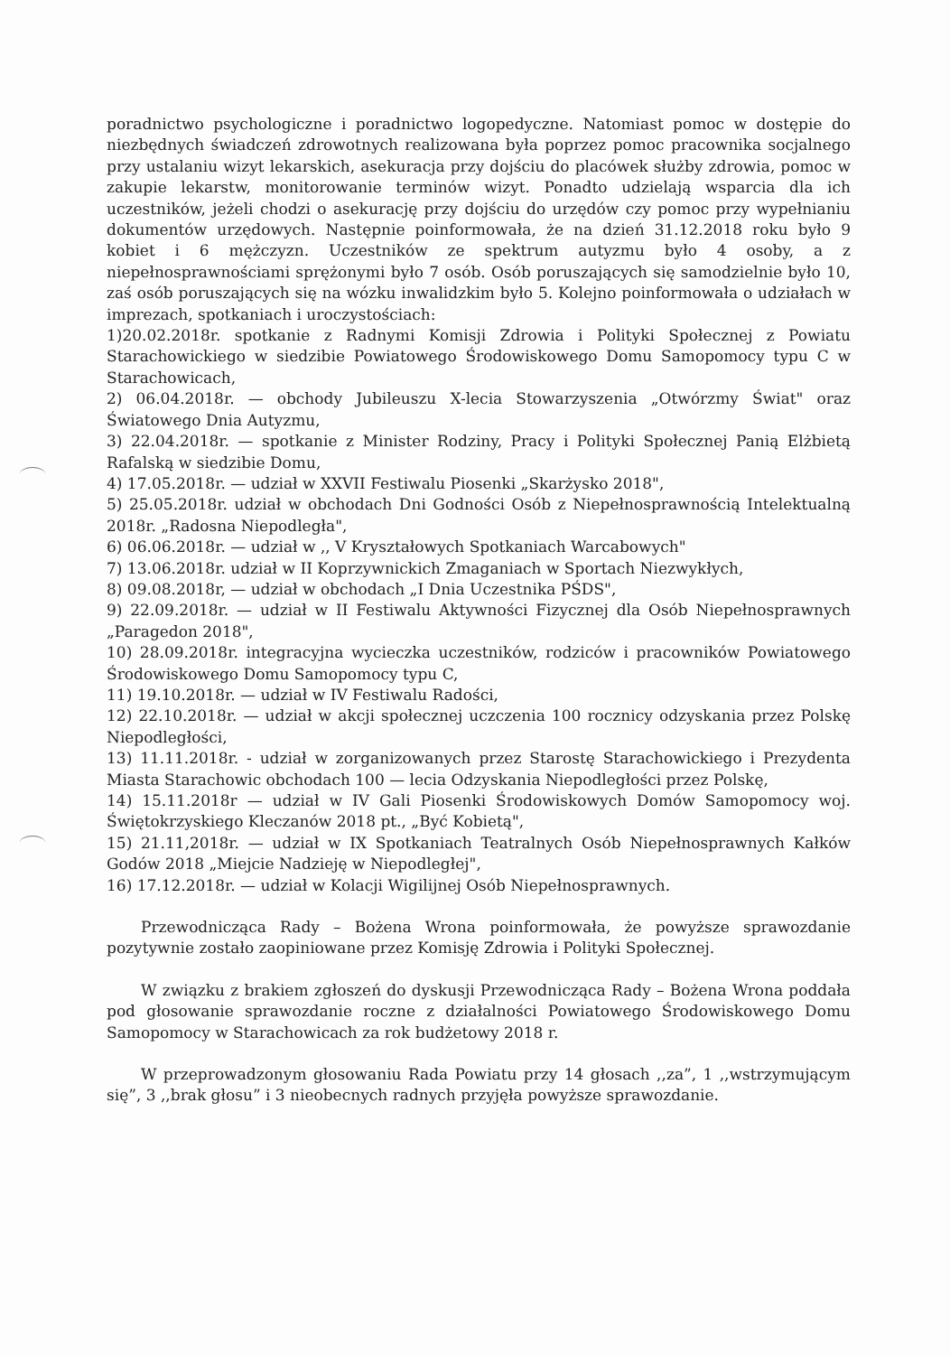poradnictwo psychologiczne i poradnictwo logopedyczne. Natomiast pomoc w dostępie do niezbędnych świadczeń zdrowotnych realizowana była poprzez pomoc pracownika socjalnego przy ustalaniu wizyt lekarskich, asekuracja przy dojściu do placówek służby zdrowia, pomoc w zakupie lekarstw, monitorowanie terminów wizyt. Ponadto udzielają wsparcia dla ich uczestników, jeżeli chodzi o asekurację przy dojściu do urzędów czy pomoc przy wypełnianiu dokumentów urzędowych. Następnie poinformowała, że na dzień 31.12.2018 roku było 9 kobiet i 6 mężczyzn. Uczestników ze spektrum autyzmu było 4 osoby, a z niepełnosprawnościami sprężonymi było 7 osób. Osób poruszających się samodzielnie było 10, zaś osób poruszających się na wózku inwalidzkim było 5. Kolejno poinformowała o udziałach w imprezach, spotkaniach i uroczystościach:
1)20.02.2018r. spotkanie z Radnymi Komisji Zdrowia i Polityki Społecznej z Powiatu Starachowickiego w siedzibie Powiatowego Środowiskowego Domu Samopomocy typu C w Starachowicach,
2) 06.04.2018r. — obchody Jubileuszu X-lecia Stowarzyszenia „Otwórzmy Świat" oraz Światowego Dnia Autyzmu,
3) 22.04.2018r. — spotkanie z Minister Rodziny, Pracy i Polityki Społecznej Panią Elżbietą Rafalską w siedzibie Domu,
4) 17.05.2018r. — udział w XXVII Festiwalu Piosenki „Skarżysko 2018",
5) 25.05.2018r. udział w obchodach Dni Godności Osób z Niepełnosprawnością Intelektualną 2018r. „Radosna Niepodległa",
6) 06.06.2018r. — udział w ,, V Kryształowych Spotkaniach Warcabowych"
7) 13.06.2018r. udział w II Koprzywnickich Zmaganiach w Sportach Niezwykłych,
8) 09.08.2018r, — udział w obchodach „I Dnia Uczestnika PŚDS",
9) 22.09.2018r. — udział w II Festiwalu Aktywności Fizycznej dla Osób Niepełnosprawnych „Paragedon 2018",
10) 28.09.2018r. integracyjna wycieczka uczestników, rodziców i pracowników Powiatowego Środowiskowego Domu Samopomocy typu C,
11) 19.10.2018r. — udział w IV Festiwalu Radości,
12) 22.10.2018r. — udział w akcji społecznej uczczenia 100 rocznicy odzyskania przez Polskę Niepodległości,
13) 11.11.2018r. - udział w zorganizowanych przez Starostę Starachowickiego i Prezydenta Miasta Starachowic obchodach 100 — lecia Odzyskania Niepodległości przez Polskę,
14) 15.11.2018r — udział w IV Gali Piosenki Środowiskowych Domów Samopomocy woj. Świętokrzyskiego Kleczanów 2018 pt., „Być Kobietą",
15) 21.11,2018r. — udział w IX Spotkaniach Teatralnych Osób Niepełnosprawnych Kałków Godów 2018 „Miejcie Nadzieję w Niepodległej",
16) 17.12.2018r. — udział w Kolacji Wigilijnej Osób Niepełnosprawnych.
Przewodnicząca Rady – Bożena Wrona poinformowała, że powyższe sprawozdanie pozytywnie zostało zaopiniowane przez Komisję Zdrowia i Polityki Społecznej.
W związku z brakiem zgłoszeń do dyskusji Przewodnicząca Rady – Bożena Wrona poddała pod głosowanie sprawozdanie roczne z działalności Powiatowego Środowiskowego Domu Samopomocy w Starachowicach za rok budżetowy 2018 r.
W przeprowadzonym głosowaniu Rada Powiatu przy 14 głosach ,,za”, 1 ,,wstrzymującym się”, 3 ,,brak głosu” i 3 nieobecnych radnych przyjęła powyższe sprawozdanie.